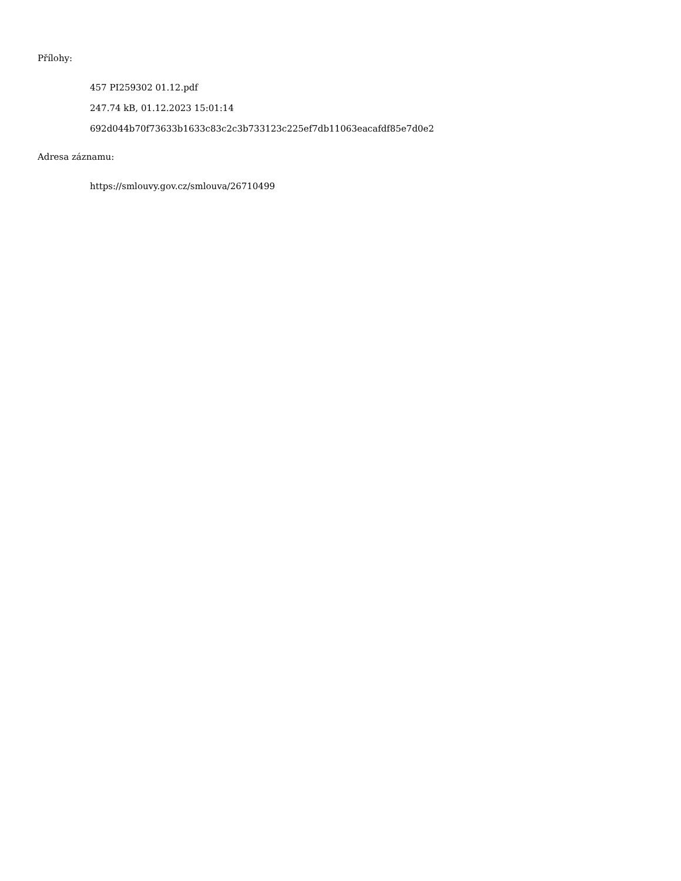Přílohy:
457 PI259302 01.12.pdf
247.74 kB, 01.12.2023 15:01:14
692d044b70f73633b1633c83c2c3b733123c225ef7db11063eacafdf85e7d0e2
Adresa záznamu:
https://smlouvy.gov.cz/smlouva/26710499